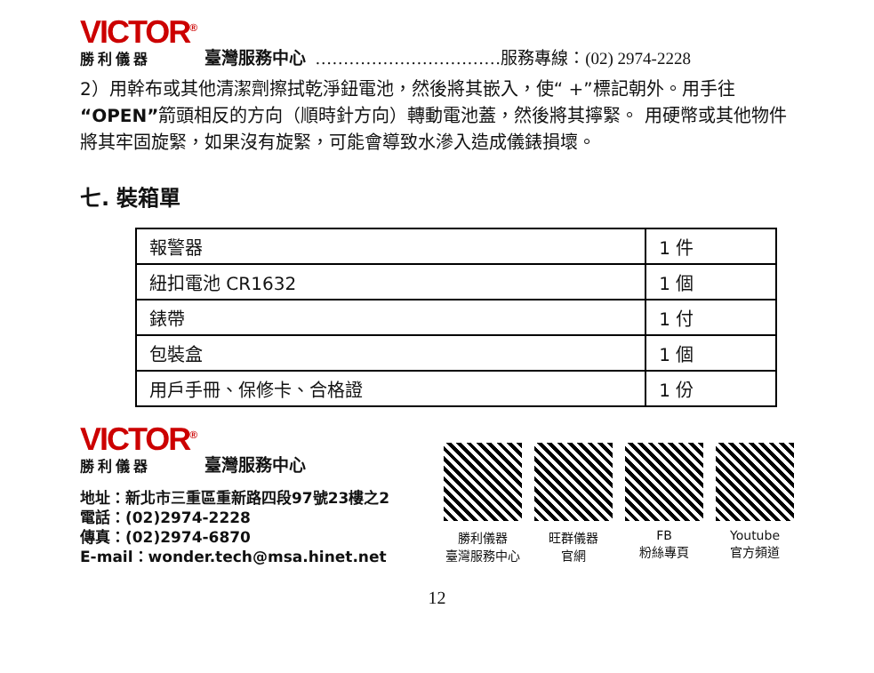VICTOR<sup>®</sup>
勝利儀器
臺灣服務中心 ……………………………服務專線：(02) 2974-2228
2）用幹布或其他清潔劑擦拭乾淨鈕電池，然後將其嵌入，使“ +”標記朝外。用手往“OPEN”箭頭相反的方向（順時針方向）轉動電池蓋，然後將其擰緊。 用硬幣或其他物件將其牢固旋緊，如果沒有旋緊，可能會導致水滲入造成儀錶損壞。
七. 裝箱單
| 報警器 | 1 件 |
| 紐扣電池 CR1632 | 1 個 |
| 錶帶 | 1 付 |
| 包裝盒 | 1 個 |
| 用戶手冊、保修卡、合格證 | 1 份 |
VICTOR<sup>®</sup>
勝利儀器
臺灣服務中心
地址：新北市三重區重新路四段97號23樓之2
電話：(02)2974-2228
傳真：(02)2974-6870
E-mail：wonder.tech@msa.hinet.net
勝利儀器
臺灣服務中心
旺群儀器
官網
FB
粉絲專頁
Youtube
官方頻道
12